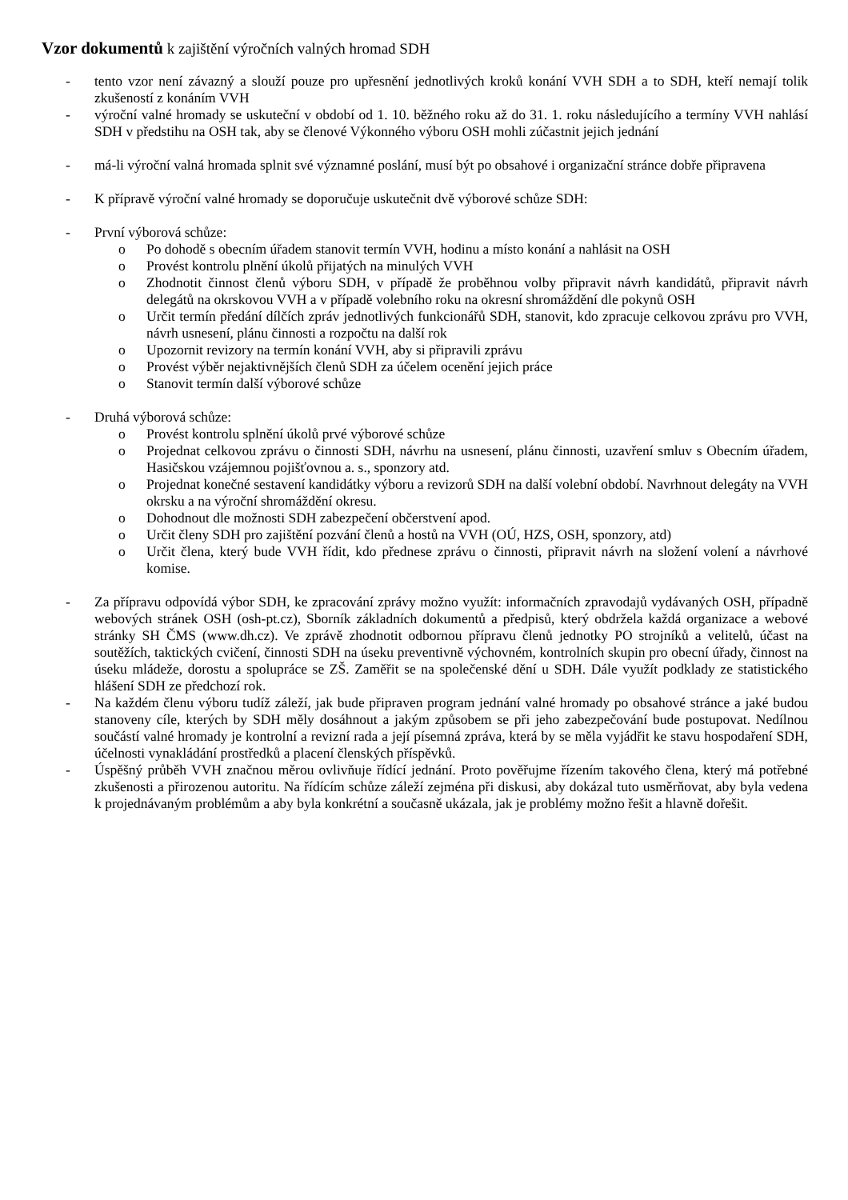Vzor dokumentů k zajištění výročních valných hromad SDH
- tento vzor není závazný a slouží pouze pro upřesnění jednotlivých kroků konání VVH SDH a to SDH, kteří nemají tolik zkušeností z konáním VVH
- výroční valné hromady se uskuteční v období od 1. 10. běžného roku až do 31. 1. roku následujícího a termíny VVH nahlásí SDH v předstihu na OSH tak, aby se členové Výkonného výboru OSH mohli zúčastnit jejich jednání
- má-li výroční valná hromada splnit své významné poslání, musí být po obsahové i organizační stránce dobře připravena
- K přípravě výroční valné hromady se doporučuje uskutečnit dvě výborové schůze SDH:
- První výborová schůze:
o Po dohodě s obecním úřadem stanovit termín VVH, hodinu a místo konání a nahlásit na OSH
o Provést kontrolu plnění úkolů přijatých na minulých VVH
o Zhodnotit činnost členů výboru SDH, v případě že proběhnou volby připravit návrh kandidátů, připravit návrh delegátů na okrskovou VVH a v případě volebního roku na okresní shromáždění dle pokynů OSH
o Určit termín předání dílčích zpráv jednotlivých funkcionářů SDH, stanovit, kdo zpracuje celkovou zprávu pro VVH, návrh usnesení, plánu činnosti a rozpočtu na další rok
o Upozornit revizory na termín konání VVH, aby si připravili zprávu
o Provést výběr nejaktivnějších členů SDH za účelem ocenění jejich práce
o Stanovit termín další výborové schůze
- Druhá výborová schůze:
o Provést kontrolu splnění úkolů prvé výborové schůze
o Projednat celkovou zprávu o činnosti SDH, návrhu na usnesení, plánu činnosti, uzavření smluv s Obecním úřadem, Hasičskou vzájemnou pojišťovnou a. s., sponzory atd.
o Projednat konečné sestavení kandidátky výboru a revizorů SDH na další volební období. Navrhnout delegáty na VVH okrsku a na výroční shromáždění okresu.
o Dohodnout dle možnosti SDH zabezpečení občerstvení apod.
o Určit členy SDH pro zajištění pozvání členů a hostů na VVH (OÚ, HZS, OSH, sponzory, atd)
o Určit člena, který bude VVH řídit, kdo přednese zprávu o činnosti, připravit návrh na složení volení a návrhové komise.
- Za přípravu odpovídá výbor SDH, ke zpracování zprávy možno využít: informačních zpravodajů vydávaných OSH, případně webových stránek OSH (osh-pt.cz), Sborník základních dokumentů a předpisů, který obdržela každá organizace a webové stránky SH ČMS (www.dh.cz). Ve zprávě zhodnotit odbornou přípravu členů jednotky PO strojníků a velitelů, účast na soutěžích, taktických cvičení, činnosti SDH na úseku preventivně výchovném, kontrolních skupin pro obecní úřady, činnost na úseku mládeže, dorostu a spolupráce se ZŠ. Zaměřit se na společenské dění u SDH. Dále využít podklady ze statistického hlášení SDH ze předchozí rok.
- Na každém členu výboru tudíž záleží, jak bude připraven program jednání valné hromady po obsahové stránce a jaké budou stanoveny cíle, kterých by SDH měly dosáhnout a jakým způsobem se při jeho zabezpečování bude postupovat. Nedílnou součástí valné hromady je kontrolní a revizní rada a její písemná zpráva, která by se měla vyjádřit ke stavu hospodaření SDH, účelnosti vynakládání prostředků a placení členských příspěvků.
- Úspěšný průběh VVH značnou měrou ovlivňuje řídící jednání. Proto pověřujme řízením takového člena, který má potřebné zkušenosti a přirozenou autoritu. Na řídícím schůze záleží zejména při diskusi, aby dokázal tuto usměrňovat, aby byla vedena k projednávaným problémům a aby byla konkrétní a současně ukázala, jak je problémy možno řešit a hlavně dořešit.